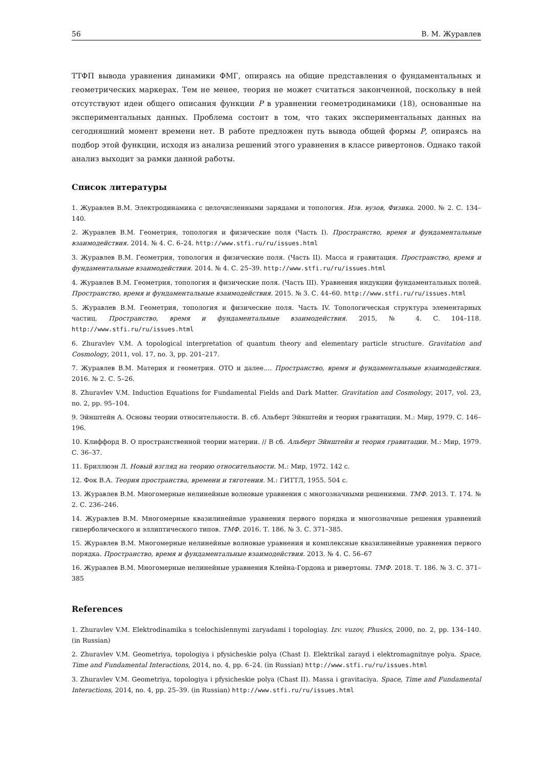56 В. М. Журавлев
ТТФП вывода уравнения динамики ФМГ, опираясь на общие представления о фундаментальных и геометрических маркерах. Тем не менее, теория не может считаться законченной, поскольку в ней отсутствуют идеи общего описания функции P в уравнении геометродинамики (18), основанные на экспериментальных данных. Проблема состоит в том, что таких экспериментальных данных на сегодняшний момент времени нет. В работе предложен путь вывода общей формы P, опираясь на подбор этой функции, исходя из анализа решений этого уравнения в классе ривертонов. Однако такой анализ выходит за рамки данной работы.
Список литературы
1. Журавлев В.М. Электродинамика с целочисленными зарядами и топология. Изв. вузов, Физика. 2000. № 2. С. 134–140.
2. Журавлев В.М. Геометрия, топология и физические поля (Часть I). Пространство, время и фундаментальные взаимодействия. 2014. № 4. С. 6–24. http://www.stfi.ru/ru/issues.html
3. Журавлев В.М. Геометрия, топология и физические поля. (Часть II). Масса и гравитация. Пространство, время и фундаментальные взаимодействия. 2014. № 4. С. 25–39. http://www.stfi.ru/ru/issues.html
4. Журавлев В.М. Геометрия, топология и физические поля. (Часть III). Уравнения индукции фундаментальных полей. Пространство, время и фундаментальные взаимодействия. 2015. № 3. С. 44–60. http://www.stfi.ru/ru/issues.html
5. Журавлев В.М. Геометрия, топология и физические поля. Часть IV. Топологическая структура элементарных частиц. Пространство, время и фундаментальные взаимодействия. 2015, № 4. С. 104–118. http://www.stfi.ru/ru/issues.html
6. Zhuravlev V.M. A topological interpretation of quantum theory and elementary particle structure. Gravitation and Cosmology, 2011, vol. 17, no. 3, pp. 201–217.
7. Журавлев В.М. Материя и геометрия. ОТО и далее.... Пространство, время и фундаментальные взаимодействия. 2016. № 2. С. 5–26.
8. Zhuravlev V.M. Induction Equations for Fundamental Fields and Dark Matter. Gravitation and Cosmology, 2017, vol. 23, no. 2, pp. 95–104.
9. Эйнштейн А. Основы теории относительности. В. сб. Альберт Эйнштейн и теория гравитации. М.: Мир, 1979. С. 146–196.
10. Клиффорд В. О пространственной теории материи. // В сб. Альберт Эйнштейн и теория гравитации. М.: Мир, 1979. С. 36–37.
11. Бриллюэн Л. Новый взгляд на теорию относительности. М.: Мир, 1972. 142 с.
12. Фок В.А. Теория пространства, времени и тяготения. М.: ГИТТЛ, 1955. 504 с.
13. Журавлев В.М. Многомерные нелинейные волновые уравнения с многозначными решениями. ТМФ. 2013. Т. 174. № 2. С. 236–246.
14. Журавлев В.М. Многомерные квазилинейные уравнения первого порядка и многозначные решения уравнений гиперболического и эллиптического типов. ТМФ. 2016. Т. 186. № 3. С. 371–385.
15. Журавлев В.М. Многомерные нелинейные волновые уравнения и комплексные квазилинейные уравнения первого порядка. Пространство, время и фундаментальные взаимодействия. 2013. № 4. С. 56–67
16. Журавлев В.М. Многомерные нелинейные уравнения Клейна-Гордона и ривертоны. ТМФ. 2018. Т. 186. № 3. С. 371–385
References
1. Zhuravlev V.M. Elektrodinamika s tcelochislennymi zaryadami i topologiay. Izv. vuzov, Phusics, 2000, no. 2, pp. 134–140. (in Russian)
2. Zhuravlev V.M. Geometriya, topologiya i pfysicheskie polya (Chast I). Elektrikal zarayd i elektromagnitnye polya. Space, Time and Fundamental Interactions, 2014, no. 4, pp. 6–24. (in Russian) http://www.stfi.ru/ru/issues.html
3. Zhuravlev V.M. Geometriya, topologiya i pfysicheskie polya (Chast II). Massa i gravitaciya. Space, Time and Fundamental Interactions, 2014, no. 4, pp. 25–39. (in Russian) http://www.stfi.ru/ru/issues.html